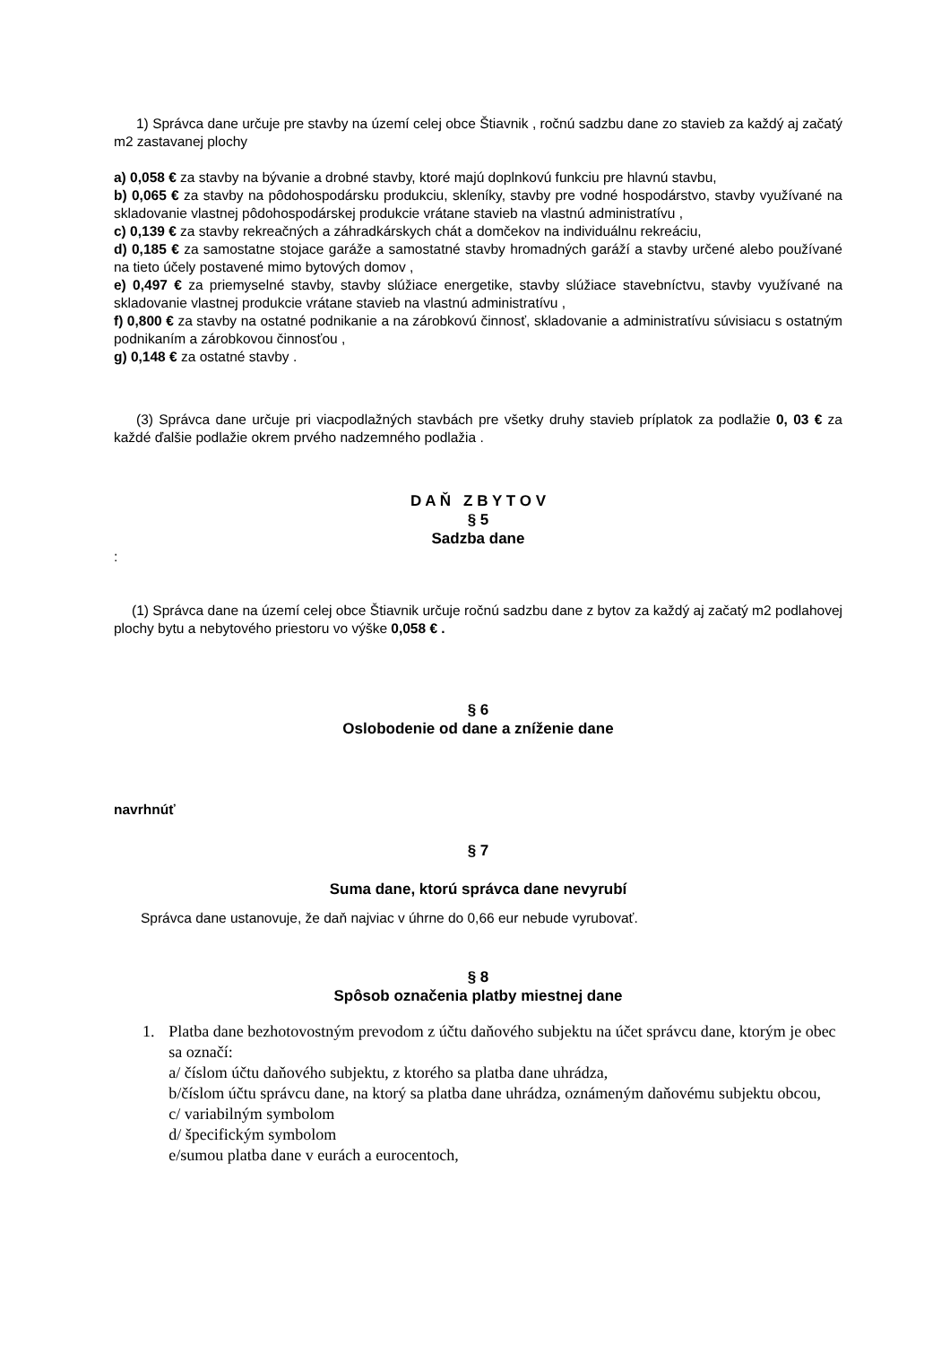1) Správca dane určuje pre stavby na území celej obce Štiavnik , ročnú sadzbu dane zo stavieb za každý aj začatý m2 zastavanej plochy
a) 0,058 € za stavby na bývanie a drobné stavby, ktoré majú doplnkovú funkciu pre hlavnú stavbu,
b) 0,065 € za stavby na pôdohospodársku produkciu, skleníky, stavby pre vodné hospodárstvo, stavby využívané na skladovanie vlastnej pôdohospodárskej produkcie vrátane stavieb na vlastnú administratívu ,
c) 0,139 € za stavby rekreačných a záhradkárskych chát a domčekov na individuálnu rekreáciu,
d) 0,185 € za samostatne stojace garáže a samostatné stavby hromadných garáží a stavby určené alebo používané na tieto účely postavené mimo bytových domov ,
e) 0,497 € za priemyselné stavby, stavby slúžiace energetike, stavby slúžiace stavebníctvu, stavby využívané na skladovanie vlastnej produkcie vrátane stavieb na vlastnú administratívu ,
f) 0,800 € za stavby na ostatné podnikanie a na zárobkovú činnosť, skladovanie a administratívu súvisiacu s ostatným podnikaním a zárobkovou činnosťou ,
g) 0,148 € za ostatné stavby .
(3) Správca dane určuje pri viacpodlažných stavbách pre všetky druhy stavieb príplatok za podlažie 0, 03 € za každé ďalšie podlažie okrem prvého nadzemného podlažia .
D A Ň Z B Y T O V
§ 5
Sadzba dane
:
(1) Správca dane na území celej obce Štiavnik určuje ročnú sadzbu dane z bytov za každý aj začatý m2 podlahovej plochy bytu a nebytového priestoru vo výške 0,058 € .
§ 6
Oslobodenie od dane a zníženie dane
navrhnúť
§ 7
Suma dane, ktorú správca dane nevyrubí
Správca dane ustanovuje, že daň najviac v úhrne do 0,66 eur nebude vyrubovať.
§ 8
Spôsob označenia platby miestnej dane
1. Platba dane bezhotovostným prevodom z účtu daňového subjektu na účet správcu dane, ktorým je obec sa označí:
a/ číslom účtu daňového subjektu, z ktorého sa platba dane uhrádza,
b/číslom účtu správcu dane, na ktorý sa platba dane uhrádza, oznámeným daňovému subjektu obcou,
c/ variabilným symbolom
d/ špecifickým symbolom
e/sumou platba dane v eurách a eurocentoch,